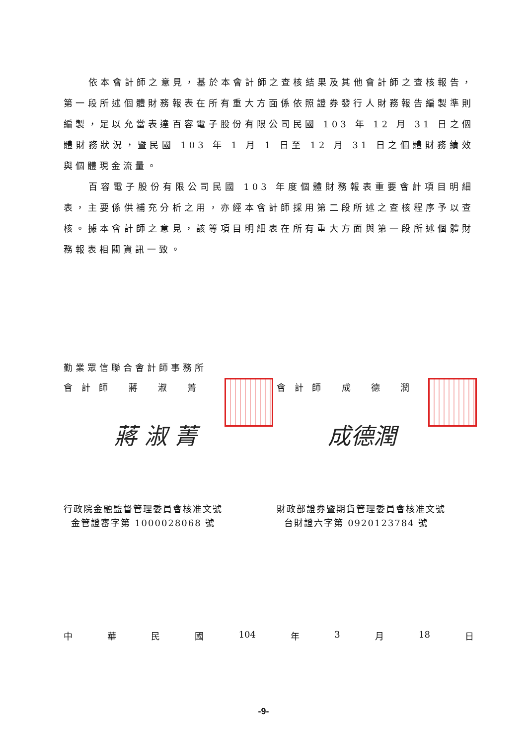依本會計師之意見，基於本會計師之查核結果及其他會計師之查核報告，第一段所述個體財務報表在所有重大方面係依照證券發行人財務報告編製準則編製，足以允當表達百容電子股份有限公司民國 103 年 12 月 31 日之個體財務狀況，暨民國 103 年 1 月 1 日至 12 月 31 日之個體財務績效與個體現金流量。
百容電子股份有限公司民國 103 年度個體財務報表重要會計項目明細表，主要係供補充分析之用，亦經本會計師採用第二段所述之查核程序予以查核。據本會計師之意見，該等項目明細表在所有重大方面與第一段所述個體財務報表相關資訊一致。
勤業眾信聯合會計師事務所
會 計 師 蔣 淑 菁 會 計 師 成 德 潤
蔣 淑 菁 成德潤
行政院金融監督管理委員會核准文號
金管證審字第 1000028068 號
財政部證券暨期貨管理委員會核准文號
台財證六字第 0920123784 號
中 華 民 國 104 年 3 月 18 日
-9-